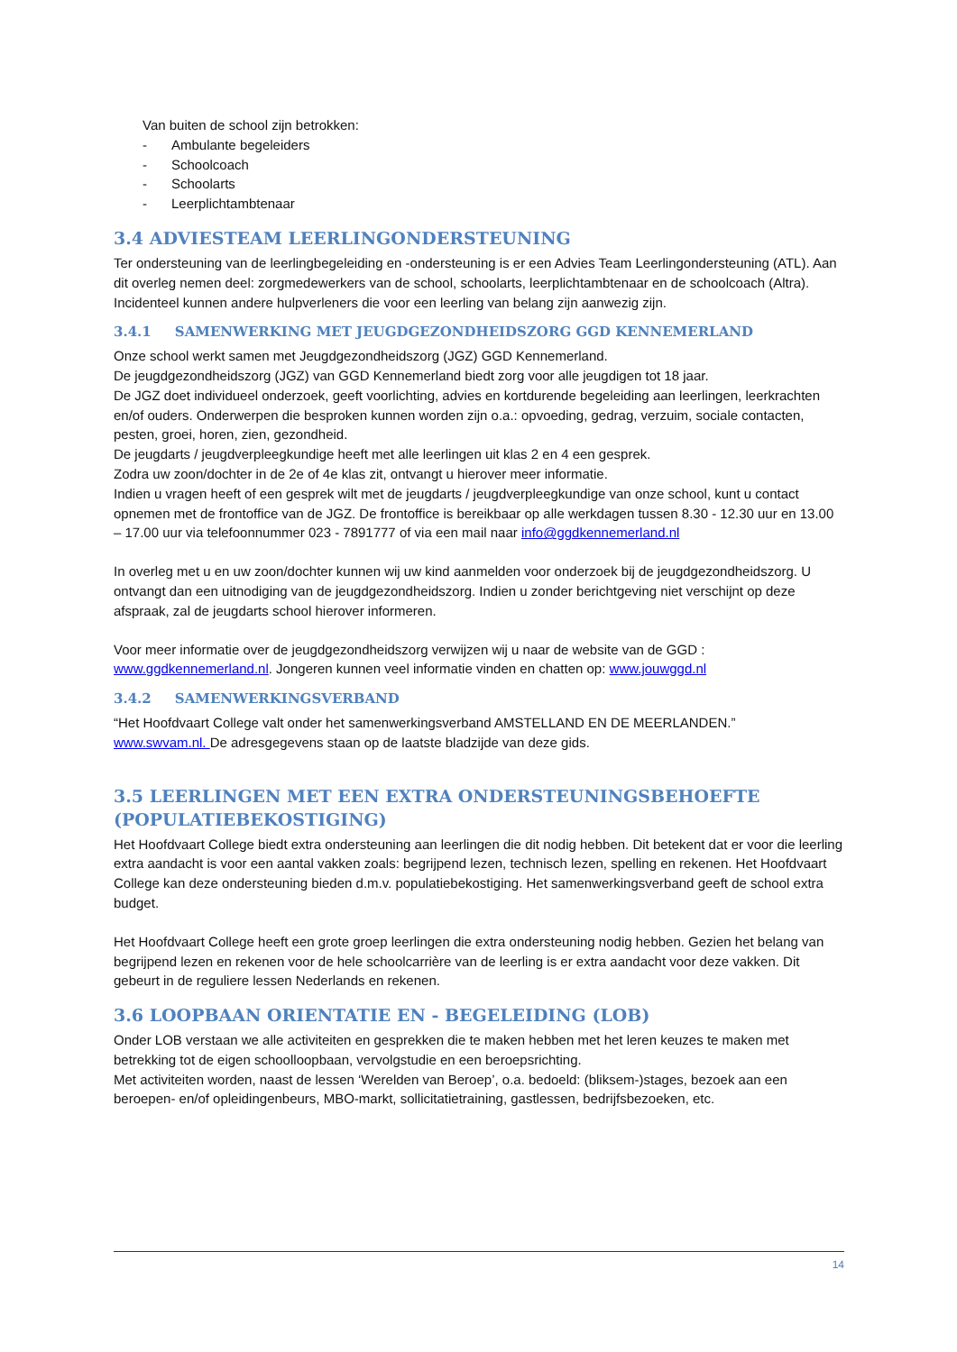Van buiten de school zijn betrokken:
- Ambulante begeleiders
- Schoolcoach
- Schoolarts
- Leerplichtambtenaar
3.4 ADVIESTEAM LEERLINGONDERSTEUNING
Ter ondersteuning van de leerlingbegeleiding en -ondersteuning is er een Advies Team Leerlingondersteuning (ATL). Aan dit overleg nemen deel: zorgmedewerkers van de school, schoolarts, leerplichtambtenaar en de schoolcoach (Altra). Incidenteel kunnen andere hulpverleners die voor een leerling van belang zijn aanwezig zijn.
3.4.1 SAMENWERKING MET JEUGDGEZONDHEIDSZORG GGD KENNEMERLAND
Onze school werkt samen met Jeugdgezondheidszorg (JGZ) GGD Kennemerland.
De jeugdgezondheidszorg (JGZ) van GGD Kennemerland biedt zorg voor alle jeugdigen tot 18 jaar.
De JGZ doet individueel onderzoek, geeft voorlichting, advies en kortdurende begeleiding aan leerlingen, leerkrachten en/of ouders. Onderwerpen die besproken kunnen worden zijn o.a.: opvoeding, gedrag, verzuim, sociale contacten, pesten, groei, horen, zien, gezondheid.
De jeugdarts / jeugdverpleegkundige heeft met alle leerlingen uit klas 2 en 4 een gesprek.
Zodra uw zoon/dochter in de 2e of 4e klas zit, ontvangt u hierover meer informatie.
Indien u vragen heeft of een gesprek wilt met de jeugdarts / jeugdverpleegkundige van onze school, kunt u contact opnemen met de frontoffice van de JGZ. De frontoffice is bereikbaar op alle werkdagen tussen 8.30 - 12.30 uur en 13.00 – 17.00 uur via telefoonnummer 023 - 7891777 of via een mail naar info@ggdkennemerland.nl
In overleg met u en uw zoon/dochter kunnen wij uw kind aanmelden voor onderzoek bij de jeugdgezondheidszorg. U ontvangt dan een uitnodiging van de jeugdgezondheidszorg. Indien u zonder berichtgeving niet verschijnt op deze afspraak, zal de jeugdarts school hierover informeren.
Voor meer informatie over de jeugdgezondheidszorg verwijzen wij u naar de website van de GGD : www.ggdkennemerland.nl. Jongeren kunnen veel informatie vinden en chatten op: www.jouwggd.nl
3.4.2 SAMENWERKINGSVERBAND
“Het Hoofdvaart College valt onder het samenwerkingsverband AMSTELLAND EN DE MEERLANDEN.”
www.swvam.nl. De adresgegevens staan op de laatste bladzijde van deze gids.
3.5 LEERLINGEN MET EEN EXTRA ONDERSTEUNINGSBEHOEFTE (POPULATIEBEKOSTIGING)
Het Hoofdvaart College biedt extra ondersteuning aan leerlingen die dit nodig hebben. Dit betekent dat er voor die leerling extra aandacht is voor een aantal vakken zoals: begrijpend lezen, technisch lezen, spelling en rekenen. Het Hoofdvaart College kan deze ondersteuning bieden d.m.v. populatiebekostiging. Het samenwerkingsverband geeft de school extra budget.
Het Hoofdvaart College heeft een grote groep leerlingen die extra ondersteuning nodig hebben. Gezien het belang van begrijpend lezen en rekenen voor de hele schoolcarrière van de leerling is er extra aandacht voor deze vakken. Dit gebeurt in de reguliere lessen Nederlands en rekenen.
3.6 LOOPBAAN ORIENTATIE EN - BEGELEIDING (LOB)
Onder LOB verstaan we alle activiteiten en gesprekken die te maken hebben met het leren keuzes te maken met betrekking tot de eigen schoolloopbaan, vervolgstudie en een beroepsrichting.
Met activiteiten worden, naast de lessen ‘Werelden van Beroep’, o.a. bedoeld: (bliksem-)stages, bezoek aan een beroepen- en/of opleidingenbeurs, MBO-markt, sollicitatietraining, gastlessen, bedrijfsbezoeken, etc.
14